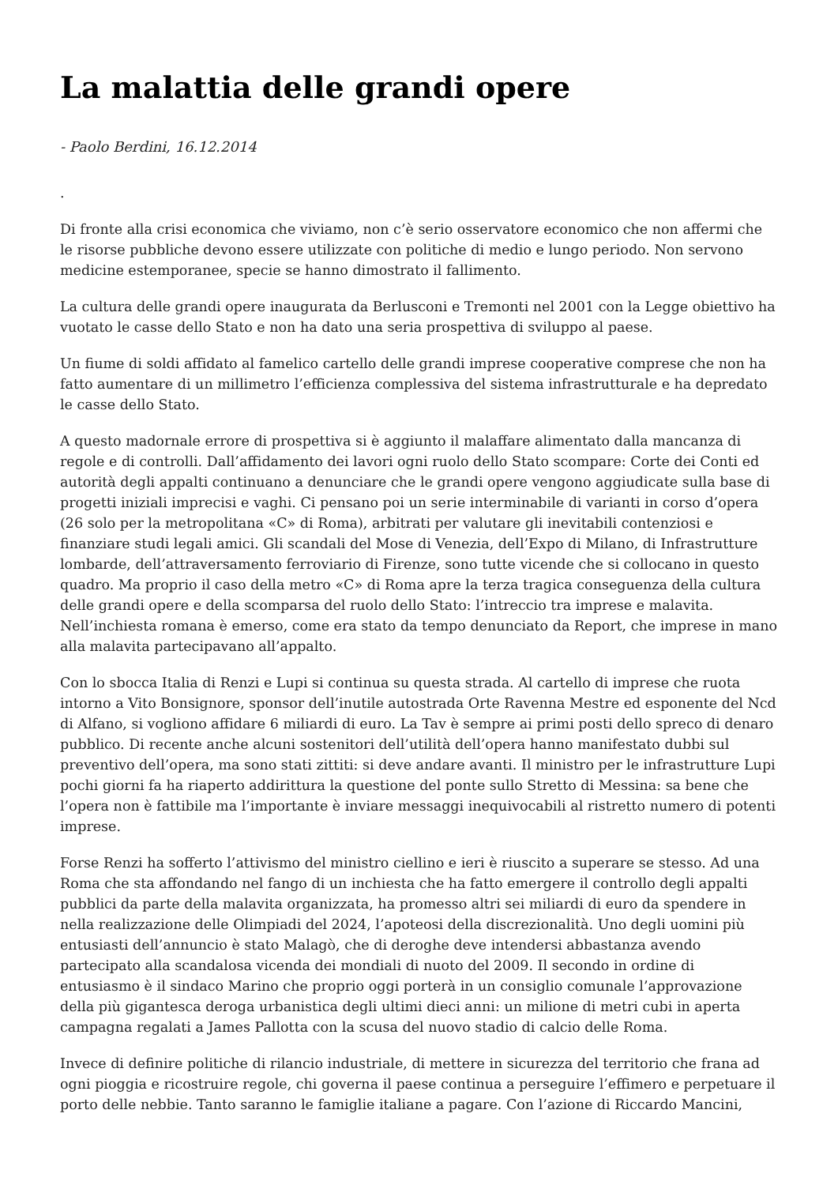La malattia delle grandi opere
- Paolo Berdini, 16.12.2014
.
Di fronte alla crisi economica che viviamo, non c’è serio osservatore economico che non affermi che le risorse pubbliche devono essere utilizzate con politiche di medio e lungo periodo. Non servono medicine estemporanee, specie se hanno dimostrato il fallimento.
La cultura delle grandi opere inaugurata da Berlusconi e Tremonti nel 2001 con la Legge obiettivo ha vuotato le casse dello Stato e non ha dato una seria prospettiva di sviluppo al paese.
Un fiume di soldi affidato al famelico cartello delle grandi imprese cooperative comprese che non ha fatto aumentare di un millimetro l’efficienza complessiva del sistema infrastrutturale e ha depredato le casse dello Stato.
A questo madornale errore di prospettiva si è aggiunto il malaffare alimentato dalla mancanza di regole e di controlli. Dall’affidamento dei lavori ogni ruolo dello Stato scompare: Corte dei Conti ed autorità degli appalti continuano a denunciare che le grandi opere vengono aggiudicate sulla base di progetti iniziali imprecisi e vaghi. Ci pensano poi un serie interminabile di varianti in corso d’opera (26 solo per la metropolitana «C» di Roma), arbitrati per valutare gli inevitabili contenziosi e finanziare studi legali amici. Gli scandali del Mose di Venezia, dell’Expo di Milano, di Infrastrutture lombarde, dell’attraversamento ferroviario di Firenze, sono tutte vicende che si collocano in questo quadro. Ma proprio il caso della metro «C» di Roma apre la terza tragica conseguenza della cultura delle grandi opere e della scomparsa del ruolo dello Stato: l’intreccio tra imprese e malavita. Nell’inchiesta romana è emerso, come era stato da tempo denunciato da Report, che imprese in mano alla malavita partecipavano all’appalto.
Con lo sbocca Italia di Renzi e Lupi si continua su questa strada. Al cartello di imprese che ruota intorno a Vito Bonsignore, sponsor dell’inutile autostrada Orte Ravenna Mestre ed esponente del Ncd di Alfano, si vogliono affidare 6 miliardi di euro. La Tav è sempre ai primi posti dello spreco di denaro pubblico. Di recente anche alcuni sostenitori dell’utilità dell’opera hanno manifestato dubbi sul preventivo dell’opera, ma sono stati zittiti: si deve andare avanti. Il ministro per le infrastrutture Lupi pochi giorni fa ha riaperto addirittura la questione del ponte sullo Stretto di Messina: sa bene che l’opera non è fattibile ma l’importante è inviare messaggi inequivocabili al ristretto numero di potenti imprese.
Forse Renzi ha sofferto l’attivismo del ministro ciellino e ieri è riuscito a superare se stesso. Ad una Roma che sta affondando nel fango di un inchiesta che ha fatto emergere il controllo degli appalti pubblici da parte della malavita organizzata, ha promesso altri sei miliardi di euro da spendere in nella realizzazione delle Olimpiadi del 2024, l’apoteosi della discrezionalità. Uno degli uomini più entusiasti dell’annuncio è stato Malagò, che di deroghe deve intendersi abbastanza avendo partecipato alla scandalosa vicenda dei mondiali di nuoto del 2009. Il secondo in ordine di entusiasmo è il sindaco Marino che proprio oggi porterà in un consiglio comunale l’approvazione della più gigantesca deroga urbanistica degli ultimi dieci anni: un milione di metri cubi in aperta campagna regalati a James Pallotta con la scusa del nuovo stadio di calcio delle Roma.
Invece di definire politiche di rilancio industriale, di mettere in sicurezza del territorio che frana ad ogni pioggia e ricostruire regole, chi governa il paese continua a perseguire l’effimero e perpetuare il porto delle nebbie. Tanto saranno le famiglie italiane a pagare. Con l’azione di Riccardo Mancini,